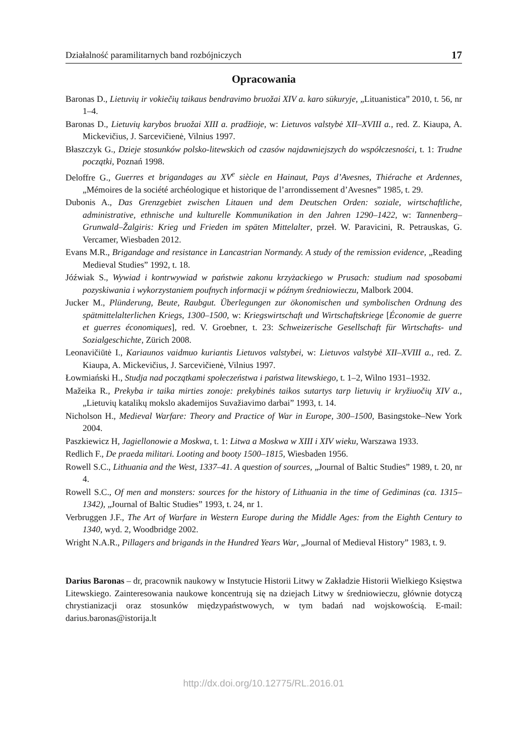Działalność paramilitarnych band rozbójniczych 17
Opracowania
Baronas D., Lietuvių ir vokiečių taikaus bendravimo bruožai XIV a. karo sūkuryje, „Lituanistica” 2010, t. 56, nr 1–4.
Baronas D., Lietuvių karybos bruožai XIII a. pradžioje, w: Lietuvos valstybė XII–XVIII a., red. Z. Kiaupa, A. Mickevičius, J. Sarcevičienė, Vilnius 1997.
Błaszczyk G., Dzieje stosunków polsko-litewskich od czasów najdawniejszych do współczesności, t. 1: Trudne początki, Poznań 1998.
Deloffre G., Guerres et brigandages au XV<sup>e</sup> siècle en Hainaut, Pays d’Avesnes, Thiérache et Ardennes, „Mémoires de la société archéologique et historique de l’arrondissement d’Avesnes” 1985, t. 29.
Dubonis A., Das Grenzgebiet zwischen Litauen und dem Deutschen Orden: soziale, wirtschaftliche, administrative, ethnische und kulturelle Kommunikation in den Jahren 1290–1422, w: Tannenberg–Grunwald–Žalgiris: Krieg und Frieden im späten Mittelalter, przeł. W. Paravicini, R. Petrauskas, G. Vercamer, Wiesbaden 2012.
Evans M.R., Brigandage and resistance in Lancastrian Normandy. A study of the remission evidence, „Reading Medieval Studies” 1992, t. 18.
Jóźwiak S., Wywiad i kontrwywiad w państwie zakonu krzyżackiego w Prusach: studium nad sposobami pozyskiwania i wykorzystaniem poufnych informacji w późnym średniowieczu, Malbork 2004.
Jucker M., Plünderung, Beute, Raubgut. Überlegungen zur ökonomischen und symbolischen Ordnung des spätmittelalterlichen Kriegs, 1300–1500, w: Kriegswirtschaft und Wirtschaftskriege [Économie de guerre et guerres économiques], red. V. Groebner, t. 23: Schweizerische Gesellschaft für Wirtschafts- und Sozialgeschichte, Zürich 2008.
Leonavičiūtė I., Kariaunos vaidmuo kuriantis Lietuvos valstybei, w: Lietuvos valstybė XII–XVIII a., red. Z. Kiaupa, A. Mickevičius, J. Sarcevičienė, Vilnius 1997.
Łowmiański H., Studja nad początkami społeczeństwa i państwa litewskiego, t. 1–2, Wilno 1931–1932.
Mažeika R., Prekyba ir taika mirties zonoje: prekybinės taikos sutartys tarp lietuvių ir kryžiuočių XIV a., „Lietuvių katalikų mokslo akademijos Suvažiavimo darbai” 1993, t. 14.
Nicholson H., Medieval Warfare: Theory and Practice of War in Europe, 300–1500, Basingstoke–New York 2004.
Paszkiewicz H, Jagiellonowie a Moskwa, t. 1: Litwa a Moskwa w XIII i XIV wieku, Warszawa 1933.
Redlich F., De praeda militari. Looting and booty 1500–1815, Wiesbaden 1956.
Rowell S.C., Lithuania and the West, 1337–41. A question of sources, „Journal of Baltic Studies” 1989, t. 20, nr 4.
Rowell S.C., Of men and monsters: sources for the history of Lithuania in the time of Gediminas (ca. 1315–1342), „Journal of Baltic Studies” 1993, t. 24, nr 1.
Verbruggen J.F., The Art of Warfare in Western Europe during the Middle Ages: from the Eighth Century to 1340, wyd. 2, Woodbridge 2002.
Wright N.A.R., Pillagers and brigands in the Hundred Years War, „Journal of Medieval History” 1983, t. 9.
Darius Baronas – dr, pracownik naukowy w Instytucie Historii Litwy w Zakładzie Historii Wielkiego Księstwa Litewskiego. Zainteresowania naukowe koncentrują się na dziejach Litwy w średniowieczu, głównie dotyczą chrystianizacji oraz stosunków międzypaństwowych, w tym badań nad wojskowością. E-mail: darius.baronas@istorija.lt
http://dx.doi.org/10.12775/RL.2016.01